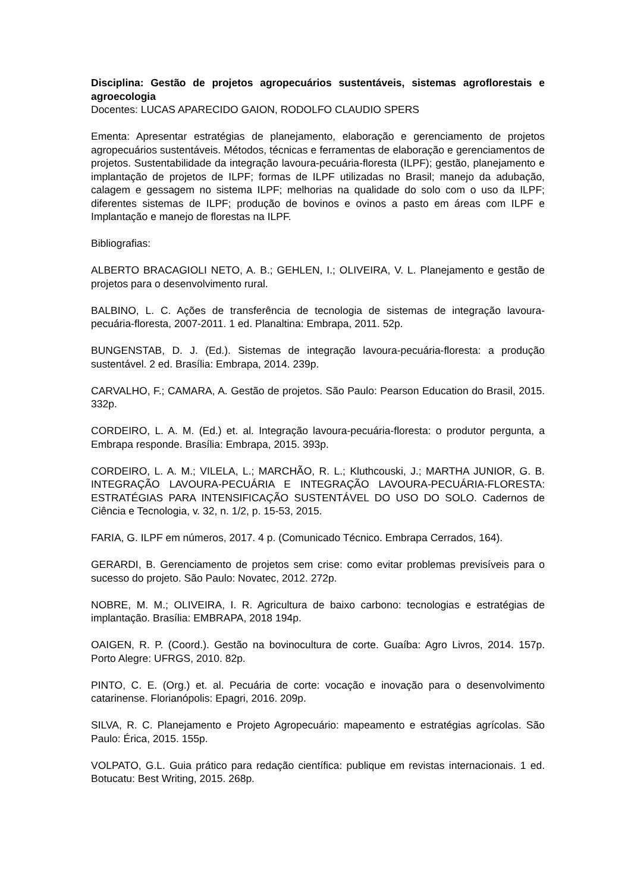Disciplina: Gestão de projetos agropecuários sustentáveis, sistemas agroflorestais e agroecologia
Docentes: LUCAS APARECIDO GAION, RODOLFO CLAUDIO SPERS
Ementa: Apresentar estratégias de planejamento, elaboração e gerenciamento de projetos agropecuários sustentáveis. Métodos, técnicas e ferramentas de elaboração e gerenciamentos de projetos. Sustentabilidade da integração lavoura-pecuária-floresta (ILPF); gestão, planejamento e implantação de projetos de ILPF; formas de ILPF utilizadas no Brasil; manejo da adubação, calagem e gessagem no sistema ILPF; melhorias na qualidade do solo com o uso da ILPF; diferentes sistemas de ILPF; produção de bovinos e ovinos a pasto em áreas com ILPF e Implantação e manejo de florestas na ILPF.
Bibliografias:
ALBERTO BRACAGIOLI NETO, A. B.; GEHLEN, I.; OLIVEIRA, V. L. Planejamento e gestão de projetos para o desenvolvimento rural.
BALBINO, L. C. Ações de transferência de tecnologia de sistemas de integração lavoura-pecuária-floresta, 2007-2011. 1 ed. Planaltina: Embrapa, 2011. 52p.
BUNGENSTAB, D. J. (Ed.). Sistemas de integração lavoura-pecuária-floresta: a produção sustentável. 2 ed. Brasília: Embrapa, 2014. 239p.
CARVALHO, F.; CAMARA, A. Gestão de projetos. São Paulo: Pearson Education do Brasil, 2015. 332p.
CORDEIRO, L. A. M. (Ed.) et. al. Integração lavoura-pecuária-floresta: o produtor pergunta, a Embrapa responde. Brasília: Embrapa, 2015. 393p.
CORDEIRO, L. A. M.; VILELA, L.; MARCHÃO, R. L.; Kluthcouski, J.; MARTHA JUNIOR, G. B. INTEGRAÇÃO LAVOURA-PECUÁRIA E INTEGRAÇÃO LAVOURA-PECUÁRIA-FLORESTA: ESTRATÉGIAS PARA INTENSIFICAÇÃO SUSTENTÁVEL DO USO DO SOLO. Cadernos de Ciência e Tecnologia, v. 32, n. 1/2, p. 15-53, 2015.
FARIA, G. ILPF em números, 2017. 4 p. (Comunicado Técnico. Embrapa Cerrados, 164).
GERARDI, B. Gerenciamento de projetos sem crise: como evitar problemas previsíveis para o sucesso do projeto. São Paulo: Novatec, 2012. 272p.
NOBRE, M. M.; OLIVEIRA, I. R. Agricultura de baixo carbono: tecnologias e estratégias de implantação. Brasília: EMBRAPA, 2018 194p.
OAIGEN, R. P. (Coord.). Gestão na bovinocultura de corte. Guaíba: Agro Livros, 2014. 157p. Porto Alegre: UFRGS, 2010. 82p.
PINTO, C. E. (Org.) et. al. Pecuária de corte: vocação e inovação para o desenvolvimento catarinense. Florianópolis: Epagri, 2016. 209p.
SILVA, R. C. Planejamento e Projeto Agropecuário: mapeamento e estratégias agrícolas. São Paulo: Érica, 2015. 155p.
VOLPATO, G.L. Guia prático para redação científica: publique em revistas internacionais. 1 ed. Botucatu: Best Writing, 2015. 268p.